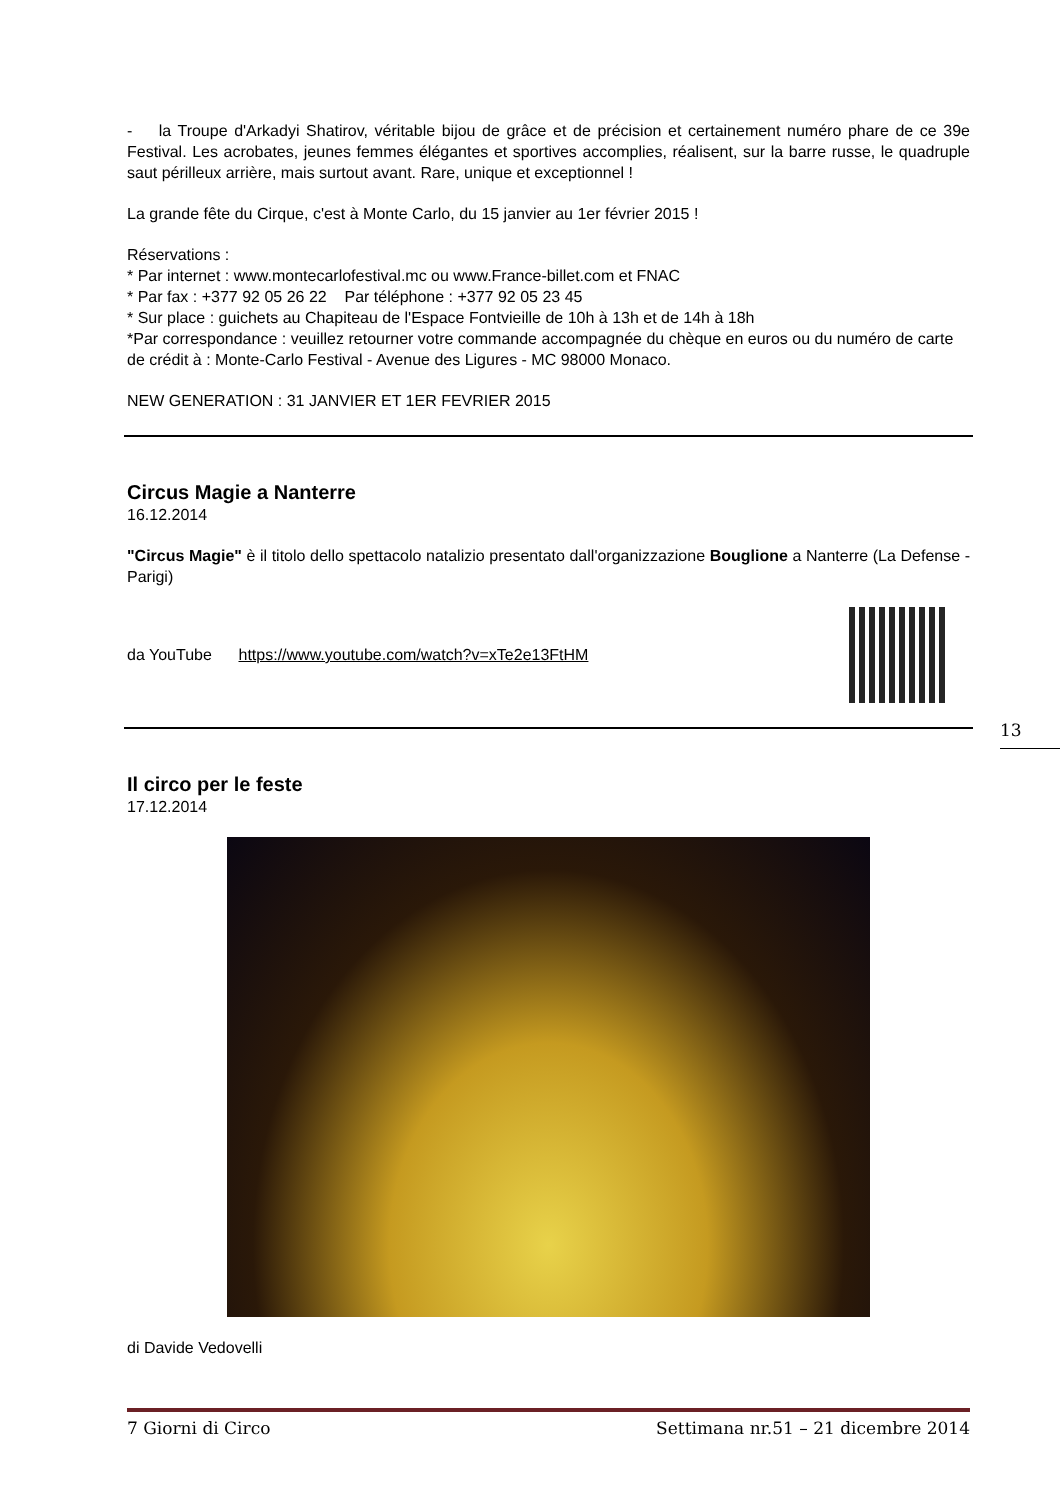- la Troupe d'Arkadyi Shatirov, véritable bijou de grâce et de précision et certainement numéro phare de ce 39e Festival. Les acrobates, jeunes femmes élégantes et sportives accomplies, réalisent, sur la barre russe, le quadruple saut périlleux arrière, mais surtout avant. Rare, unique et exceptionnel !
La grande fête du Cirque, c'est à Monte Carlo, du 15 janvier au 1er février 2015 !
Réservations :
* Par internet : www.montecarlofestival.mc ou www.France-billet.com et FNAC
* Par fax : +377 92 05 26 22 Par téléphone : +377 92 05 23 45
* Sur place : guichets au Chapiteau de l'Espace Fontvieille de 10h à 13h et de 14h à 18h
*Par correspondance : veuillez retourner votre commande accompagnée du chèque en euros ou du numéro de carte de crédit à : Monte-Carlo Festival - Avenue des Ligures - MC 98000 Monaco.
NEW GENERATION : 31 JANVIER ET 1ER FEVRIER 2015
Circus Magie a Nanterre
16.12.2014
"Circus Magie" è il titolo dello spettacolo natalizio presentato dall'organizzazione Bouglione a Nanterre (La Defense - Parigi)
da YouTube https://www.youtube.com/watch?v=xTe2e13FtHM
Il circo per le feste
17.12.2014
di Davide Vedovelli
13
7 Giorni di Circo Settimana nr.51 – 21 dicembre 2014